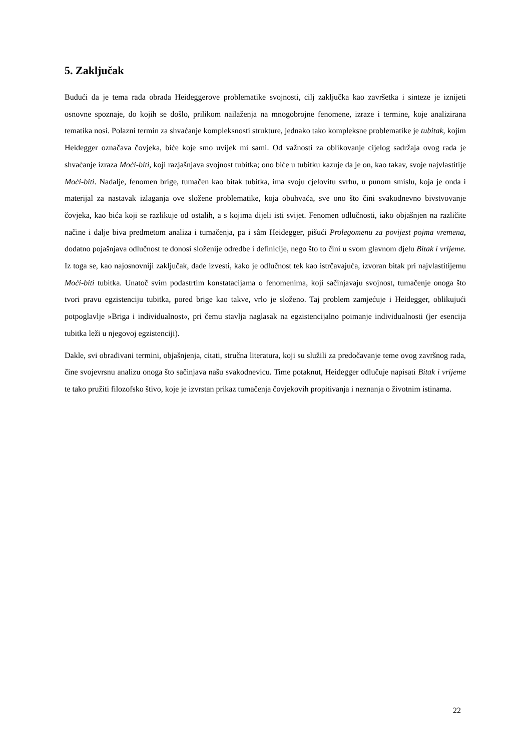5. Zaključak
Budući da je tema rada obrada Heideggerove problematike svojnosti, cilj zaključka kao završetka i sinteze je iznijeti osnovne spoznaje, do kojih se došlo, prilikom nailaženja na mnogobrojne fenomene, izraze i termine, koje analizirana tematika nosi. Polazni termin za shvaćanje kompleksnosti strukture, jednako tako kompleksne problematike je tubitak, kojim Heidegger označava čovjeka, biće koje smo uvijek mi sami. Od važnosti za oblikovanje cijelog sadržaja ovog rada je shvaćanje izraza Moći-biti, koji razjašnjava svojnost tubitka; ono biće u tubitku kazuje da je on, kao takav, svoje najvlastitije Moći-biti. Nadalje, fenomen brige, tumačen kao bitak tubitka, ima svoju cjelovitu svrhu, u punom smislu, koja je onda i materijal za nastavak izlaganja ove složene problematike, koja obuhvaća, sve ono što čini svakodnevno bivstvovanje čovjeka, kao bića koji se razlikuje od ostalih, a s kojima dijeli isti svijet. Fenomen odlučnosti, iako objašnjen na različite načine i dalje biva predmetom analiza i tumačenja, pa i sâm Heidegger, pišući Prolegomenu za povijest pojma vremena, dodatno pojašnjava odlučnost te donosi složenije odredbe i definicije, nego što to čini u svom glavnom djelu Bitak i vrijeme. Iz toga se, kao najosnovniji zaključak, dade izvesti, kako je odlučnost tek kao istrčavajuća, izvoran bitak pri najvlastitijemu Moći-biti tubitka. Unatoč svim podastrtim konstatacijama o fenomenima, koji sačinjavaju svojnost, tumačenje onoga što tvori pravu egzistenciju tubitka, pored brige kao takve, vrlo je složeno. Taj problem zamjećuje i Heidegger, oblikujući potpoglavlje »Briga i individualnost«, pri čemu stavlja naglasak na egzistencijalno poimanje individualnosti (jer esencija tubitka leži u njegovoj egzistenciji).
Dakle, svi obrađivani termini, objašnjenja, citati, stručna literatura, koji su služili za predočavanje teme ovog završnog rada, čine svojevrsnu analizu onoga što sačinjava našu svakodnevicu. Time potaknut, Heidegger odlučuje napisati Bitak i vrijeme te tako pružiti filozofsko štivo, koje je izvrstan prikaz tumačenja čovjekovih propitivanja i neznanja o životnim istinama.
22